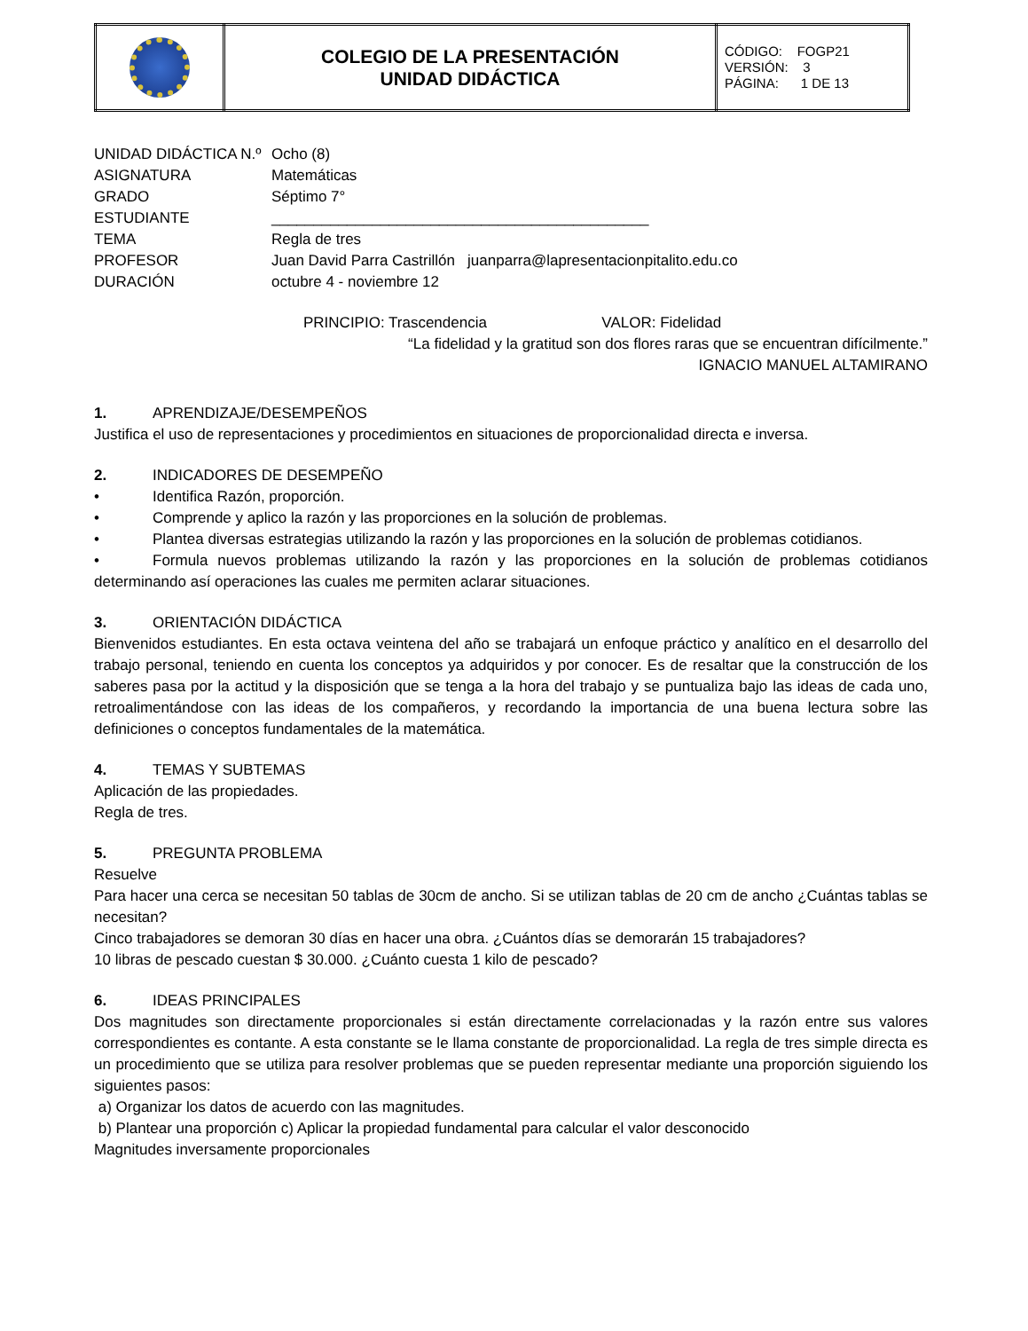| | COLEGIO DE LA PRESENTACIÓN UNIDAD DIDÁCTICA | CÓDIGO: FOGP21 VERSIÓN: 3 PÁGINA: 1 DE 13 |
| UNIDAD DIDÁCTICA N.º | Ocho (8) |
| ASIGNATURA | Matemáticas |
| GRADO | Séptimo 7° |
| ESTUDIANTE | _____________________________________________ |
| TEMA | Regla de tres |
| PROFESOR | Juan David Parra Castrillón juanparra@lapresentacionpitalito.edu.co |
| DURACIÓN | octubre 4 - noviembre 12 |
PRINCIPIO: Trascendencia VALOR: Fidelidad
“La fidelidad y la gratitud son dos flores raras que se encuentran difícilmente.”
IGNACIO MANUEL ALTAMIRANO
1. APRENDIZAJE/DESEMPEÑOS
Justifica el uso de representaciones y procedimientos en situaciones de proporcionalidad directa e inversa.
2. INDICADORES DE DESEMPEÑO
• Identifica Razón, proporción.
• Comprende y aplico la razón y las proporciones en la solución de problemas.
• Plantea diversas estrategias utilizando la razón y las proporciones en la solución de problemas cotidianos.
• Formula nuevos problemas utilizando la razón y las proporciones en la solución de problemas cotidianos determinando así operaciones las cuales me permiten aclarar situaciones.
3. ORIENTACIÓN DIDÁCTICA
Bienvenidos estudiantes. En esta octava veintena del año se trabajará un enfoque práctico y analítico en el desarrollo del trabajo personal, teniendo en cuenta los conceptos ya adquiridos y por conocer. Es de resaltar que la construcción de los saberes pasa por la actitud y la disposición que se tenga a la hora del trabajo y se puntualiza bajo las ideas de cada uno, retroalimentándose con las ideas de los compañeros, y recordando la importancia de una buena lectura sobre las definiciones o conceptos fundamentales de la matemática.
4. TEMAS Y SUBTEMAS
Aplicación de las propiedades.
Regla de tres.
5. PREGUNTA PROBLEMA
Resuelve
Para hacer una cerca se necesitan 50 tablas de 30cm de ancho. Si se utilizan tablas de 20 cm de ancho ¿Cuántas tablas se necesitan?
Cinco trabajadores se demoran 30 días en hacer una obra. ¿Cuántos días se demorarán 15 trabajadores?
10 libras de pescado cuestan $ 30.000. ¿Cuánto cuesta 1 kilo de pescado?
6. IDEAS PRINCIPALES
Dos magnitudes son directamente proporcionales si están directamente correlacionadas y la razón entre sus valores correspondientes es contante. A esta constante se le llama constante de proporcionalidad. La regla de tres simple directa es un procedimiento que se utiliza para resolver problemas que se pueden representar mediante una proporción siguiendo los siguientes pasos:
a) Organizar los datos de acuerdo con las magnitudes.
b) Plantear una proporción c) Aplicar la propiedad fundamental para calcular el valor desconocido
Magnitudes inversamente proporcionales